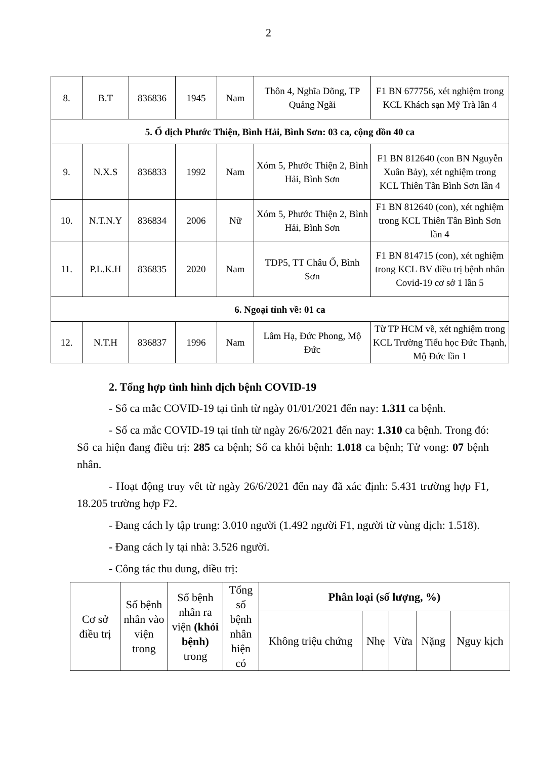2
| 8. | B.T | 836836 | 1945 | Nam | Thôn 4, Nghĩa Dõng, TP Quảng Ngãi | F1 BN 677756, xét nghiệm trong KCL Khách sạn Mỹ Trà lần 4 |
| 5. Ổ dịch Phước Thiện, Bình Hải, Bình Sơn: 03 ca, cộng dồn 40 ca | | | | | | |
| 9. | N.X.S | 836833 | 1992 | Nam | Xóm 5, Phước Thiện 2, Bình Hải, Bình Sơn | F1 BN 812640 (con BN Nguyễn Xuân Bảy), xét nghiệm trong KCL Thiên Tân Bình Sơn lần 4 |
| 10. | N.T.N.Y | 836834 | 2006 | Nữ | Xóm 5, Phước Thiện 2, Bình Hải, Bình Sơn | F1 BN 812640 (con), xét nghiệm trong KCL Thiên Tân Bình Sơn lần 4 |
| 11. | P.L.K.H | 836835 | 2020 | Nam | TDP5, TT Châu Ổ, Bình Sơn | F1 BN 814715 (con), xét nghiệm trong KCL BV điều trị bệnh nhân Covid-19 cơ sở 1 lần 5 |
| 6. Ngoại tỉnh về: 01 ca | | | | | | |
| 12. | N.T.H | 836837 | 1996 | Nam | Lâm Hạ, Đức Phong, Mộ Đức | Từ TP HCM về, xét nghiệm trong KCL Trường Tiểu học Đức Thạnh, Mộ Đức lần 1 |
2. Tổng hợp tình hình dịch bệnh COVID-19
- Số ca mắc COVID-19 tại tỉnh từ ngày 01/01/2021 đến nay: 1.311 ca bệnh.
- Số ca mắc COVID-19 tại tỉnh từ ngày 26/6/2021 đến nay: 1.310 ca bệnh. Trong đó: Số ca hiện đang điều trị: 285 ca bệnh; Số ca khỏi bệnh: 1.018 ca bệnh; Tử vong: 07 bệnh nhân.
- Hoạt động truy vết từ ngày 26/6/2021 đến nay đã xác định: 5.431 trường hợp F1, 18.205 trường hợp F2.
- Đang cách ly tập trung: 3.010 người (1.492 người F1, người từ vùng dịch: 1.518).
- Đang cách ly tại nhà: 3.526 người.
- Công tác thu dung, điều trị:
| Cơ sở điều trị | Số bệnh nhân vào viện trong | Số bệnh nhân ra viện (khỏi bệnh) trong | Tổng số bệnh nhân hiện có | Phân loại (số lượng, %) | | | | |
| | | | | Không triệu chứng | Nhẹ | Vừa | Nặng | Nguy kịch |